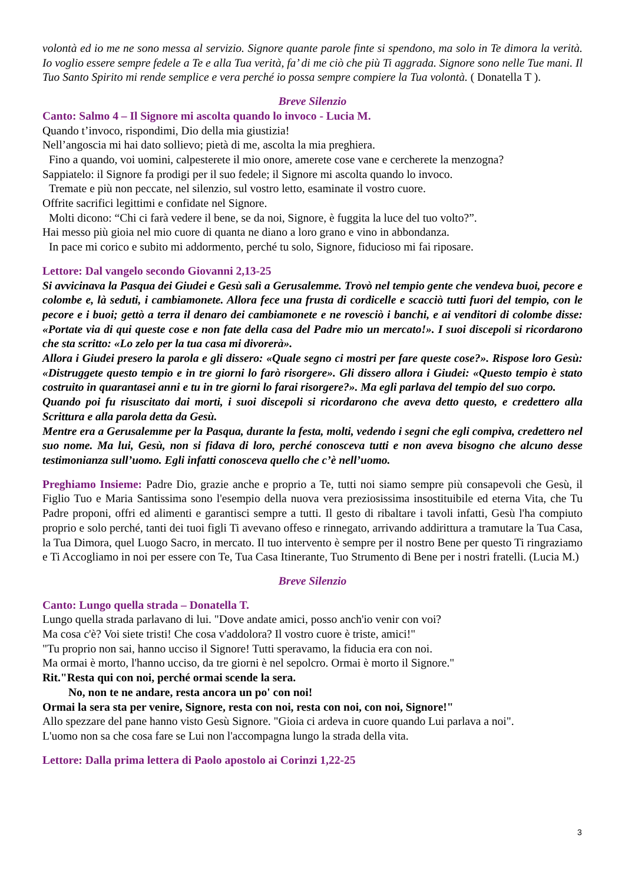volontà ed io me ne sono messa al servizio. Signore quante parole finte si spendono, ma solo in Te dimora la verità. Io voglio essere sempre fedele a Te e alla Tua verità, fa’ di me ciò che più Ti aggrada. Signore sono nelle Tue mani. Il Tuo Santo Spirito mi rende semplice e vera perché io possa sempre compiere la Tua volontà. ( Donatella T ).
Breve Silenzio
Canto: Salmo 4 – Il Signore mi ascolta quando lo invoco - Lucia M.
Quando t’invoco, rispondimi, Dio della mia giustizia!
Nell’angoscia mi hai dato sollievo; pietà di me, ascolta la mia preghiera.
Fino a quando, voi uomini, calpesterete il mio onore, amerete cose vane e cercherete la menzogna?
Sappiatelo: il Signore fa prodigi per il suo fedele; il Signore mi ascolta quando lo invoco.
Tremate e più non peccate, nel silenzio, sul vostro letto, esaminate il vostro cuore.
Offrite sacrifici legittimi e confidate nel Signore.
Molti dicono: “Chi ci farà vedere il bene, se da noi, Signore, è fuggita la luce del tuo volto?”.
Hai messo più gioia nel mio cuore di quanta ne diano a loro grano e vino in abbondanza.
In pace mi corico e subito mi addormento, perché tu solo, Signore, fiducioso mi fai riposare.
Lettore: Dal vangelo secondo Giovanni 2,13-25
Si avvicinava la Pasqua dei Giudei e Gesù salì a Gerusalemme. Trovò nel tempio gente che vendeva buoi, pecore e colombe e, là seduti, i cambiamonete. Allora fece una frusta di cordicelle e scacciò tutti fuori del tempio, con le pecore e i buoi; gettò a terra il denaro dei cambiamonete e ne rovesciò i banchi, e ai venditori di colombe disse: «Portate via di qui queste cose e non fate della casa del Padre mio un mercato!». I suoi discepoli si ricordarono che sta scritto: «Lo zelo per la tua casa mi divorerà».
Allora i Giudei presero la parola e gli dissero: «Quale segno ci mostri per fare queste cose?». Rispose loro Gesù: «Distruggete questo tempio e in tre giorni lo farò risorgere». Gli dissero allora i Giudei: «Questo tempio è stato costruito in quarantasei anni e tu in tre giorni lo farai risorgere?». Ma egli parlava del tempio del suo corpo.
Quando poi fu risuscitato dai morti, i suoi discepoli si ricordarono che aveva detto questo, e credettero alla Scrittura e alla parola detta da Gesù.
Mentre era a Gerusalemme per la Pasqua, durante la festa, molti, vedendo i segni che egli compiva, credettero nel suo nome. Ma lui, Gesù, non si fidava di loro, perché conosceva tutti e non aveva bisogno che alcuno desse testimonianza sull’uomo. Egli infatti conosceva quello che c’è nell’uomo.
Preghiamo Insieme: Padre Dio, grazie anche e proprio a Te, tutti noi siamo sempre più consapevoli che Gesù, il Figlio Tuo e Maria Santissima sono l'esempio della nuova vera preziosissima insostituibile ed eterna Vita, che Tu Padre proponi, offri ed alimenti e garantisci sempre a tutti. Il gesto di ribaltare i tavoli infatti, Gesù l'ha compiuto proprio e solo perché, tanti dei tuoi figli Ti avevano offeso e rinnegato, arrivando addirittura a tramutare la Tua Casa, la Tua Dimora, quel Luogo Sacro, in mercato. Il tuo intervento è sempre per il nostro Bene per questo Ti ringraziamo e Ti Accogliamo in noi per essere con Te, Tua Casa Itinerante, Tuo Strumento di Bene per i nostri fratelli. (Lucia M.)
Breve Silenzio
Canto: Lungo quella strada – Donatella T.
Lungo quella strada parlavano di lui. "Dove andate amici, posso anch'io venir con voi?
Ma cosa c'è? Voi siete tristi! Che cosa v'addolora? Il vostro cuore è triste, amici!"
"Tu proprio non sai, hanno ucciso il Signore! Tutti speravamo, la fiducia era con noi.
Ma ormai è morto, l'hanno ucciso, da tre giorni è nel sepolcro. Ormai è morto il Signore."
Rit."Resta qui con noi, perché ormai scende la sera.
No, non te ne andare, resta ancora un po' con noi!
Ormai la sera sta per venire, Signore, resta con noi, resta con noi, con noi, Signore!"
Allo spezzare del pane hanno visto Gesù Signore. "Gioia ci ardeva in cuore quando Lui parlava a noi".
L'uomo non sa che cosa fare se Lui non l'accompagna lungo la strada della vita.
Lettore: Dalla prima lettera di Paolo apostolo ai Corinzi 1,22-25
3